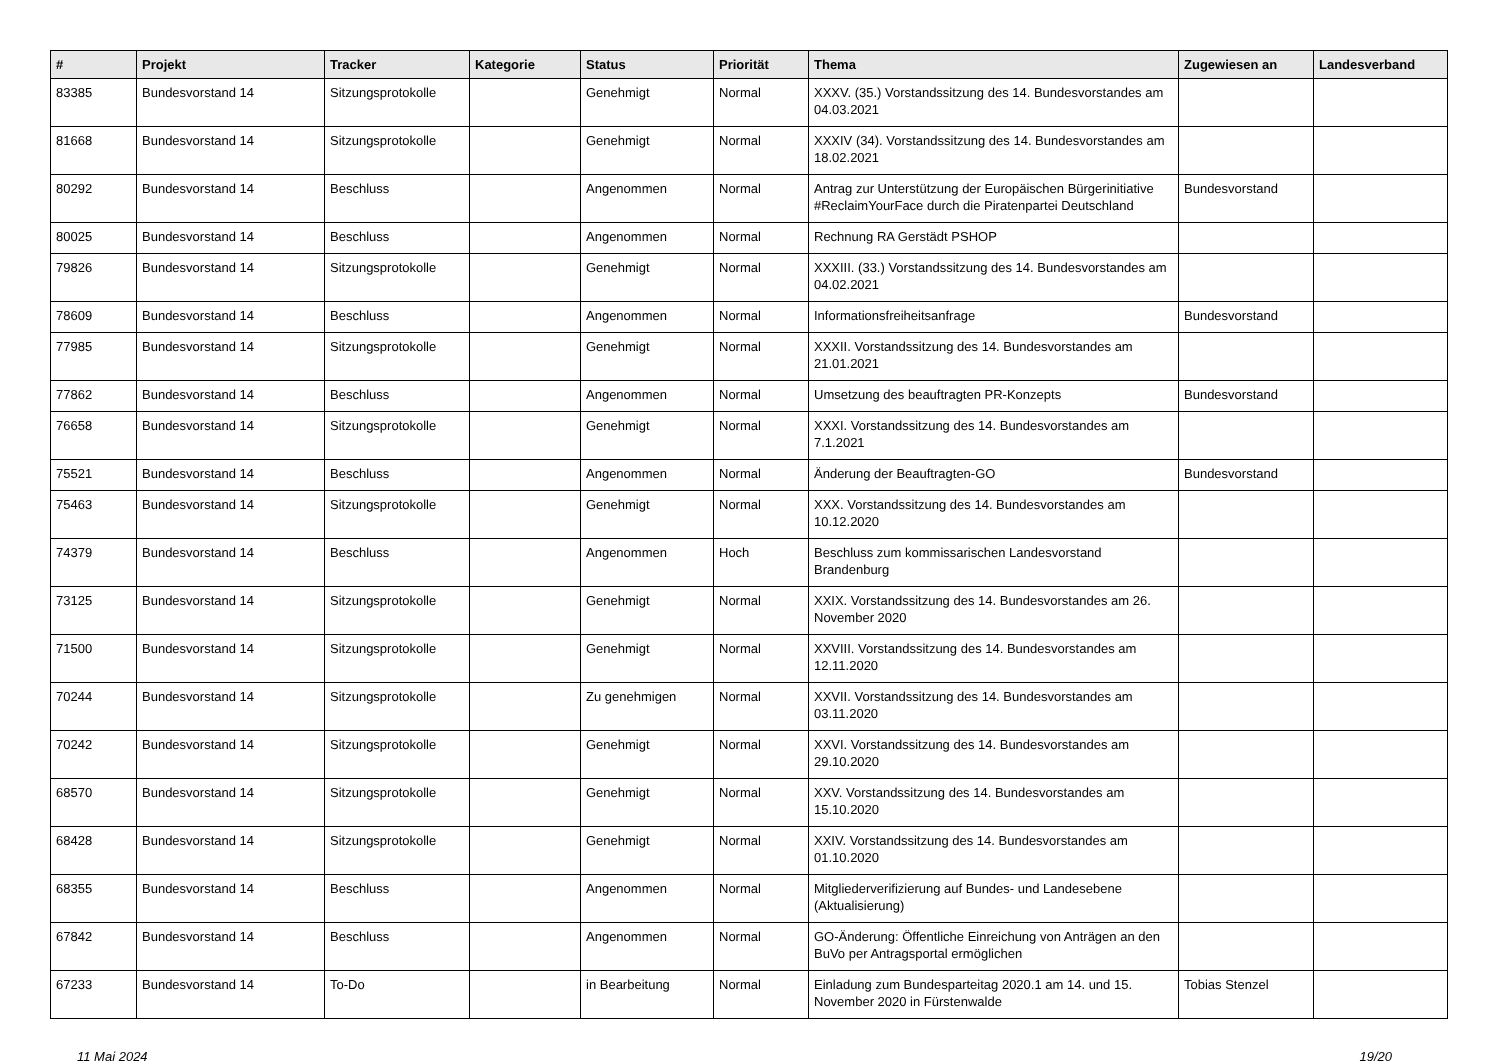| # | Projekt | Tracker | Kategorie | Status | Priorität | Thema | Zugewiesen an | Landesverband |
| --- | --- | --- | --- | --- | --- | --- | --- | --- |
| 83385 | Bundesvorstand 14 | Sitzungsprotokolle | | Genehmigt | Normal | XXXV. (35.) Vorstandssitzung des 14. Bundesvorstandes am 04.03.2021 | | |
| 81668 | Bundesvorstand 14 | Sitzungsprotokolle | | Genehmigt | Normal | XXXIV (34). Vorstandssitzung des 14. Bundesvorstandes am 18.02.2021 | | |
| 80292 | Bundesvorstand 14 | Beschluss | | Angenommen | Normal | Antrag zur Unterstützung der Europäischen Bürgerinitiative #ReclaimYourFace durch die Piratenpartei Deutschland | Bundesvorstand | |
| 80025 | Bundesvorstand 14 | Beschluss | | Angenommen | Normal | Rechnung RA Gerstädt PSHOP | | |
| 79826 | Bundesvorstand 14 | Sitzungsprotokolle | | Genehmigt | Normal | XXXIII. (33.) Vorstandssitzung des 14. Bundesvorstandes am 04.02.2021 | | |
| 78609 | Bundesvorstand 14 | Beschluss | | Angenommen | Normal | Informationsfreiheitsanfrage | Bundesvorstand | |
| 77985 | Bundesvorstand 14 | Sitzungsprotokolle | | Genehmigt | Normal | XXXII. Vorstandssitzung des 14. Bundesvorstandes am 21.01.2021 | | |
| 77862 | Bundesvorstand 14 | Beschluss | | Angenommen | Normal | Umsetzung des beauftragten PR-Konzepts | Bundesvorstand | |
| 76658 | Bundesvorstand 14 | Sitzungsprotokolle | | Genehmigt | Normal | XXXI. Vorstandssitzung des 14. Bundesvorstandes am 7.1.2021 | | |
| 75521 | Bundesvorstand 14 | Beschluss | | Angenommen | Normal | Änderung der Beauftragten-GO | Bundesvorstand | |
| 75463 | Bundesvorstand 14 | Sitzungsprotokolle | | Genehmigt | Normal | XXX. Vorstandssitzung des 14. Bundesvorstandes am 10.12.2020 | | |
| 74379 | Bundesvorstand 14 | Beschluss | | Angenommen | Hoch | Beschluss zum kommissarischen Landesvorstand Brandenburg | | |
| 73125 | Bundesvorstand 14 | Sitzungsprotokolle | | Genehmigt | Normal | XXIX. Vorstandssitzung des 14. Bundesvorstandes am 26. November 2020 | | |
| 71500 | Bundesvorstand 14 | Sitzungsprotokolle | | Genehmigt | Normal | XXVIII. Vorstandssitzung des 14. Bundesvorstandes am 12.11.2020 | | |
| 70244 | Bundesvorstand 14 | Sitzungsprotokolle | | Zu genehmigen | Normal | XXVII. Vorstandssitzung des 14. Bundesvorstandes am 03.11.2020 | | |
| 70242 | Bundesvorstand 14 | Sitzungsprotokolle | | Genehmigt | Normal | XXVI. Vorstandssitzung des 14. Bundesvorstandes am 29.10.2020 | | |
| 68570 | Bundesvorstand 14 | Sitzungsprotokolle | | Genehmigt | Normal | XXV. Vorstandssitzung des 14. Bundesvorstandes am 15.10.2020 | | |
| 68428 | Bundesvorstand 14 | Sitzungsprotokolle | | Genehmigt | Normal | XXIV. Vorstandssitzung des 14. Bundesvorstandes am 01.10.2020 | | |
| 68355 | Bundesvorstand 14 | Beschluss | | Angenommen | Normal | Mitgliederverifizierung auf Bundes- und Landesebene (Aktualisierung) | | |
| 67842 | Bundesvorstand 14 | Beschluss | | Angenommen | Normal | GO-Änderung: Öffentliche Einreichung von Anträgen an den BuVo per Antragsportal ermöglichen | | |
| 67233 | Bundesvorstand 14 | To-Do | | in Bearbeitung | Normal | Einladung zum Bundesparteitag 2020.1 am 14. und 15. November 2020 in Fürstenwalde | Tobias Stenzel | |
11 Mai 2024 19/20